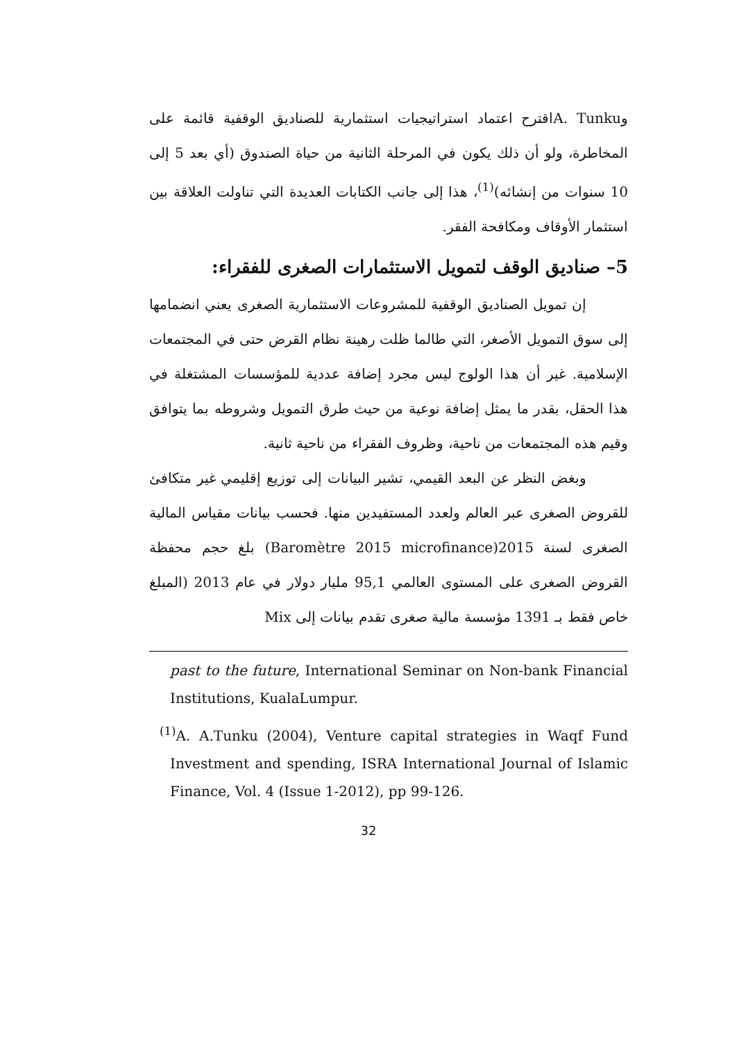وA. Tunkuاقترح اعتماد استراتيجيات استثمارية للصناديق الوقفية قائمة على المخاطرة، ولو أن ذلك يكون في المرحلة الثانية من حياة الصندوق (أي بعد 5 إلى 10 سنوات من إنشائه)<sup>(1)</sup>، هذا إلى جانب الكتابات العديدة التي تناولت العلاقة بين استثمار الأوقاف ومكافحة الفقر.
5– صناديق الوقف لتمويل الاستثمارات الصغرى للفقراء:
إن تمويل الصناديق الوقفية للمشروعات الاستثمارية الصغرى يعني انضمامها إلى سوق التمويل الأصغر، التي طالما ظلت رهينة نظام القرض حتى في المجتمعات الإسلامية. غير أن هذا الولوج ليس مجرد إضافة عددية للمؤسسات المشتغلة في هذا الحقل، بقدر ما يمثل إضافة نوعية من حيث طرق التمويل وشروطه بما يتوافق وقيم هذه المجتمعات من ناحية، وظروف الفقراء من ناحية ثانية.
وبغض النظر عن البعد القيمي، تشير البيانات إلى توزيع إقليمي غير متكافئ للقروض الصغرى عبر العالم ولعدد المستفيدين منها. فحسب بيانات مقياس المالية الصغرى لسنة 2015(Baromètre 2015 microfinance) بلغ حجم محفظة القروض الصغرى على المستوى العالمي 95,1 مليار دولار في عام 2013 (المبلغ خاص فقط بـ 1391 مؤسسة مالية صغرى تقدم بيانات إلى Mix
past to the future, International Seminar on Non-bank Financial Institutions, KualaLumpur.
<sup>(1)</sup> A. A.Tunku (2004), Venture capital strategies in Waqf Fund Investment and spending, ISRA International Journal of Islamic Finance, Vol. 4 (Issue 1-2012), pp 99-126.
32